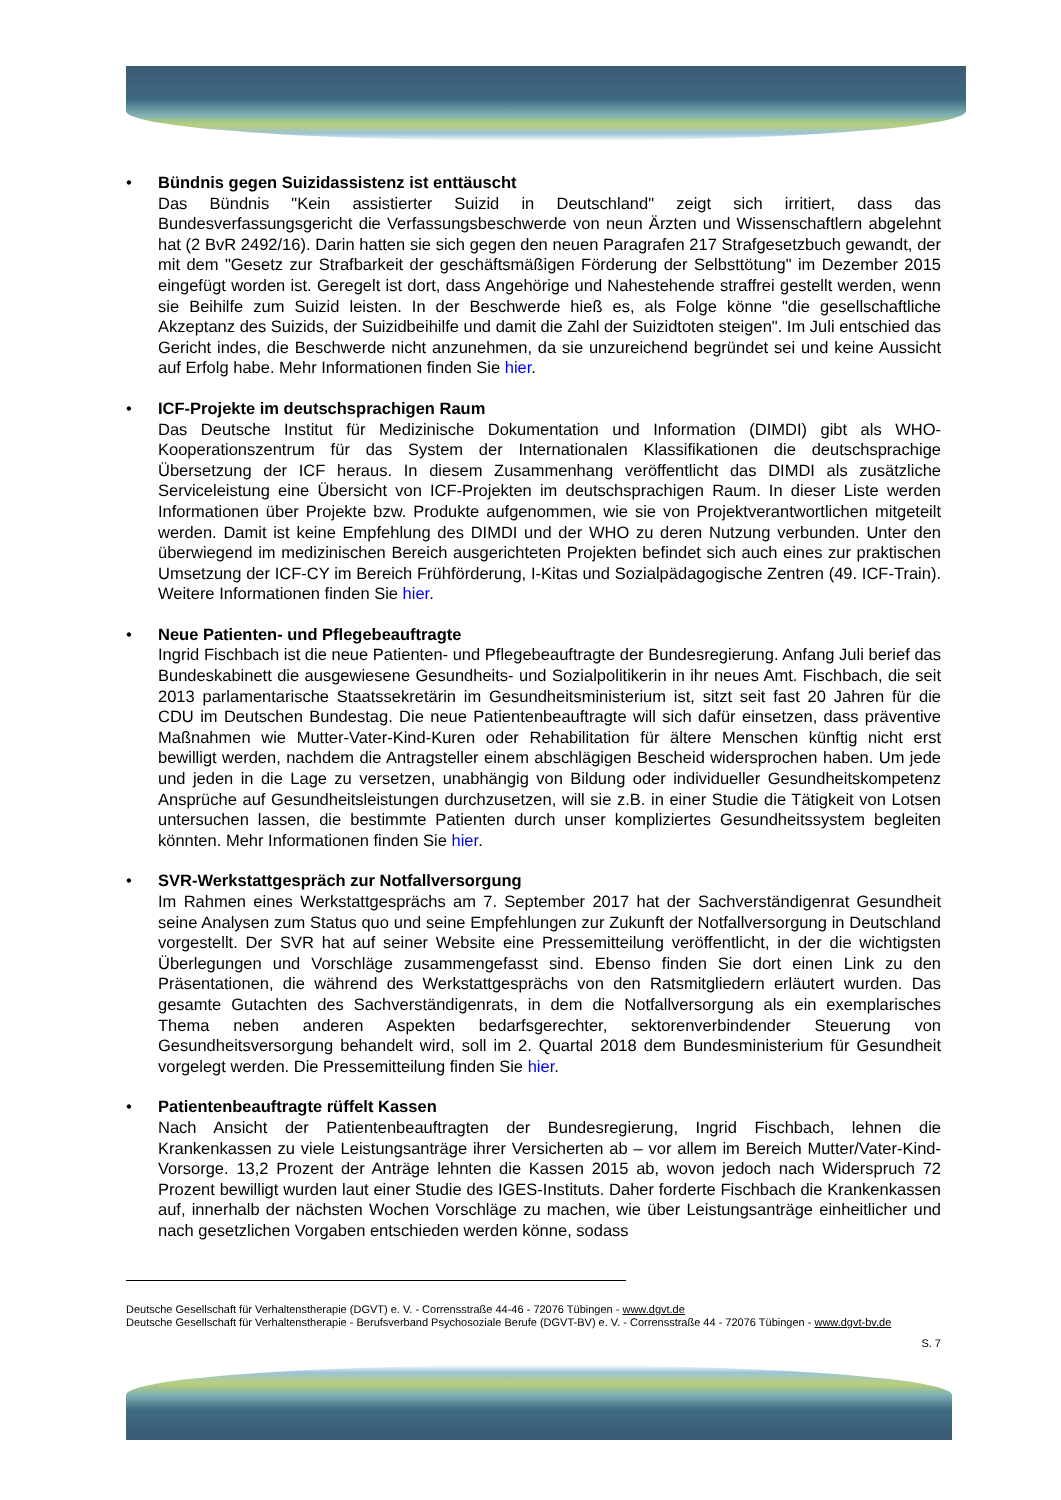• Bündnis gegen Suizidassistenz ist enttäuscht
Das Bündnis "Kein assistierter Suizid in Deutschland" zeigt sich irritiert, dass das Bundesverfassungsgericht die Verfassungsbeschwerde von neun Ärzten und Wissenschaftlern abgelehnt hat (2 BvR 2492/16). Darin hatten sie sich gegen den neuen Paragrafen 217 Strafgesetzbuch gewandt, der mit dem "Gesetz zur Strafbarkeit der geschäftsmäßigen Förderung der Selbsttötung" im Dezember 2015 eingefügt worden ist. Geregelt ist dort, dass Angehörige und Nahestehende straffrei gestellt werden, wenn sie Beihilfe zum Suizid leisten. In der Beschwerde hieß es, als Folge könne "die gesellschaftliche Akzeptanz des Suizids, der Suizidbeihilfe und damit die Zahl der Suizidtoten steigen". Im Juli entschied das Gericht indes, die Beschwerde nicht anzunehmen, da sie unzureichend begründet sei und keine Aussicht auf Erfolg habe. Mehr Informationen finden Sie hier.
• ICF-Projekte im deutschsprachigen Raum
Das Deutsche Institut für Medizinische Dokumentation und Information (DIMDI) gibt als WHO-Kooperationszentrum für das System der Internationalen Klassifikationen die deutschsprachige Übersetzung der ICF heraus. In diesem Zusammenhang veröffentlicht das DIMDI als zusätzliche Serviceleistung eine Übersicht von ICF-Projekten im deutschsprachigen Raum. In dieser Liste werden Informationen über Projekte bzw. Produkte aufgenommen, wie sie von Projektverantwortlichen mitgeteilt werden. Damit ist keine Empfehlung des DIMDI und der WHO zu deren Nutzung verbunden. Unter den überwiegend im medizinischen Bereich ausgerichteten Projekten befindet sich auch eines zur praktischen Umsetzung der ICF-CY im Bereich Frühförderung, I-Kitas und Sozialpädagogische Zentren (49. ICF-Train). Weitere Informationen finden Sie hier.
• Neue Patienten- und Pflegebeauftragte
Ingrid Fischbach ist die neue Patienten- und Pflegebeauftragte der Bundesregierung. Anfang Juli berief das Bundeskabinett die ausgewiesene Gesundheits- und Sozialpolitikerin in ihr neues Amt. Fischbach, die seit 2013 parlamentarische Staatssekretärin im Gesundheitsministerium ist, sitzt seit fast 20 Jahren für die CDU im Deutschen Bundestag. Die neue Patientenbeauftragte will sich dafür einsetzen, dass präventive Maßnahmen wie Mutter-Vater-Kind-Kuren oder Rehabilitation für ältere Menschen künftig nicht erst bewilligt werden, nachdem die Antragsteller einem abschlägigen Bescheid widersprochen haben. Um jede und jeden in die Lage zu versetzen, unabhängig von Bildung oder individueller Gesundheitskompetenz Ansprüche auf Gesundheitsleistungen durchzusetzen, will sie z.B. in einer Studie die Tätigkeit von Lotsen untersuchen lassen, die bestimmte Patienten durch unser kompliziertes Gesundheitssystem begleiten könnten. Mehr Informationen finden Sie hier.
• SVR-Werkstattgespräch zur Notfallversorgung
Im Rahmen eines Werkstattgesprächs am 7. September 2017 hat der Sachverständigenrat Gesundheit seine Analysen zum Status quo und seine Empfehlungen zur Zukunft der Notfallversorgung in Deutschland vorgestellt. Der SVR hat auf seiner Website eine Pressemitteilung veröffentlicht, in der die wichtigsten Überlegungen und Vorschläge zusammengefasst sind. Ebenso finden Sie dort einen Link zu den Präsentationen, die während des Werkstattgesprächs von den Ratsmitgliedern erläutert wurden. Das gesamte Gutachten des Sachverständigenrats, in dem die Notfallversorgung als ein exemplarisches Thema neben anderen Aspekten bedarfsgerechter, sektorenverbindender Steuerung von Gesundheitsversorgung behandelt wird, soll im 2. Quartal 2018 dem Bundesministerium für Gesundheit vorgelegt werden. Die Pressemitteilung finden Sie hier.
• Patientenbeauftragte rüffelt Kassen
Nach Ansicht der Patientenbeauftragten der Bundesregierung, Ingrid Fischbach, lehnen die Krankenkassen zu viele Leistungsanträge ihrer Versicherten ab – vor allem im Bereich Mutter/Vater-Kind-Vorsorge. 13,2 Prozent der Anträge lehnten die Kassen 2015 ab, wovon jedoch nach Widerspruch 72 Prozent bewilligt wurden laut einer Studie des IGES-Instituts. Daher forderte Fischbach die Krankenkassen auf, innerhalb der nächsten Wochen Vorschläge zu machen, wie über Leistungsanträge einheitlicher und nach gesetzlichen Vorgaben entschieden werden könne, sodass
Deutsche Gesellschaft für Verhaltenstherapie (DGVT) e. V. - Corrensstraße 44-46 - 72076 Tübingen - www.dgvt.de
Deutsche Gesellschaft für Verhaltenstherapie - Berufsverband Psychosoziale Berufe (DGVT-BV) e. V. - Corrensstraße 44 - 72076 Tübingen - www.dgvt-bv.de
S. 7